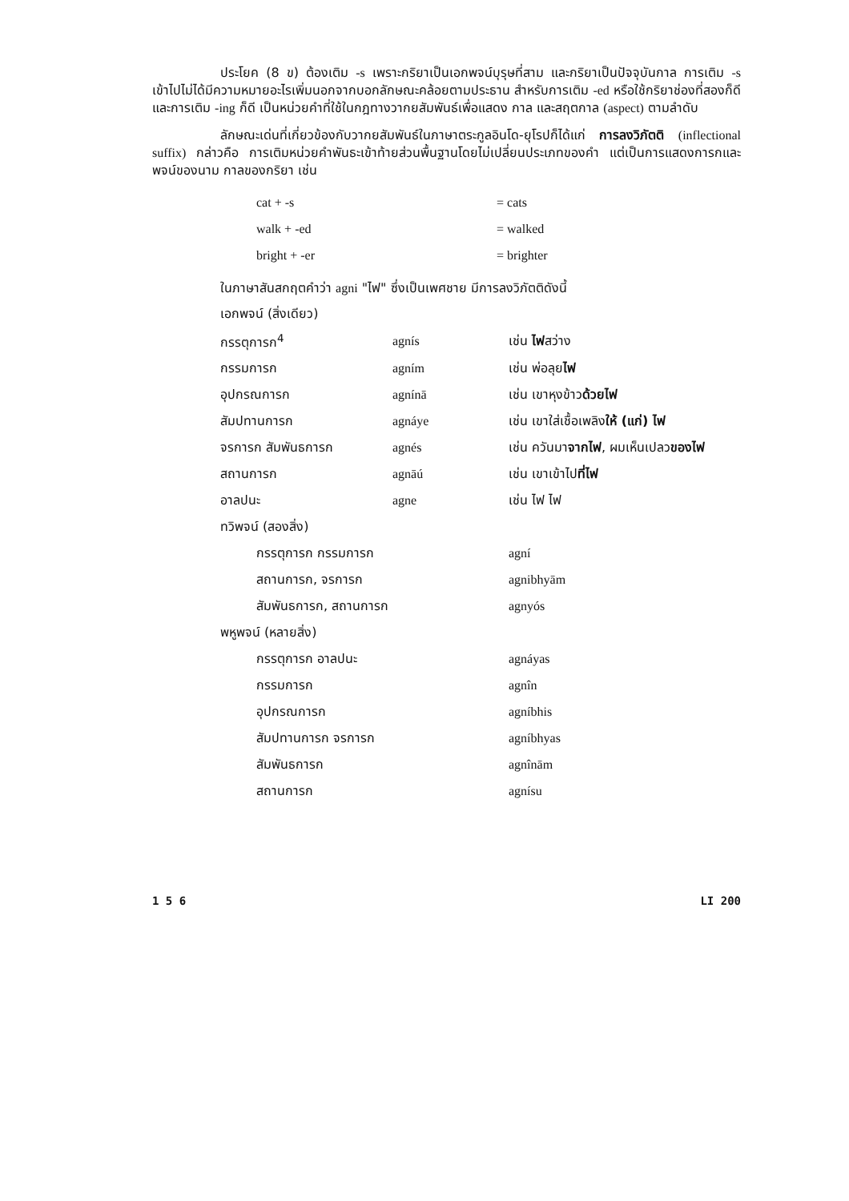ประโยค (8 ข) ต้องเติม -s เพราะกริยาเป็นเอกพจน์บุรุษที่สาม และกริยาเป็นปัจจุบันกาล การเติม -s เข้าไปไม่ได้มีความหมายอะไรเพิ่มนอกจากบอกลักษณะคล้อยตามประธาน สำหรับการเติม -ed หรือใช้กริยาช่องที่สองก็ดี และการเติม -ing ก็ดี เป็นหน่วยคำที่ใช้ในกฎทางวากยสัมพันธ์เพื่อแสดง กาล และสฤตกาล (aspect) ตามลำดับ
ลักษณะเด่นที่เกี่ยวข้องกับวากยสัมพันธ์ในภาษาตระกูลอินโด-ยุโรปก็ได้แก่ การลงวิภัตติ (inflectional suffix) กล่าวคือ การเติมหน่วยคำพันธะเข้าท้ายส่วนพื้นฐานโดยไม่เปลี่ยนประเภทของคำ แต่เป็นการแสดงการกและพจน์ของนาม กาลของกริยา เช่น
| cat + -s | = cats |
| walk + -ed | = walked |
| bright + -er | = brighter |
ในภาษาสันสกฤตคำว่า agni "ไฟ" ซึ่งเป็นเพศชาย มีการลงวิภัตติดังนี้
| เอกพจน์ (สิ่งเดียว) | | |
| กรรตุการก<sup>4</sup> | agnís | เช่น ไฟ สว่าง |
| กรรมการก | agním | เช่น พ่อลุย ไฟ |
| อุปกรณการก | agnínā | เช่น เขาหุงข้าว ด้วยไฟ |
| สัมปทานการก | agnáye | เช่น เขาใส่เชื้อเพลิง ให้ (แก่) ไฟ |
| จรการก สัมพันธการก | agnés | เช่น ควันมา จากไฟ , ผมเห็นเปลว ของไฟ |
| สถานการก | agnāú | เช่น เขาเข้าไป ที่ไฟ |
| อาลปนะ | agne | เช่น ไฟ ไฟ |
| ทวิพจน์ (สองสิ่ง) | | |
| กรรตุการก กรรมการก | | agní |
| สถานการก, จรการก | | agnibhyām |
| สัมพันธการก, สถานการก | | agnyós |
| พหูพจน์ (หลายสิ่ง) | | |
| กรรตุการก อาลปนะ | | agnáyas |
| กรรมการก | | agnîn |
| อุปกรณการก | | agníbhis |
| สัมปทานการก จรการก | | agníbhyas |
| สัมพันธการก | | agnînām |
| สถานการก | | agnísu |
1 5 6 LI 200